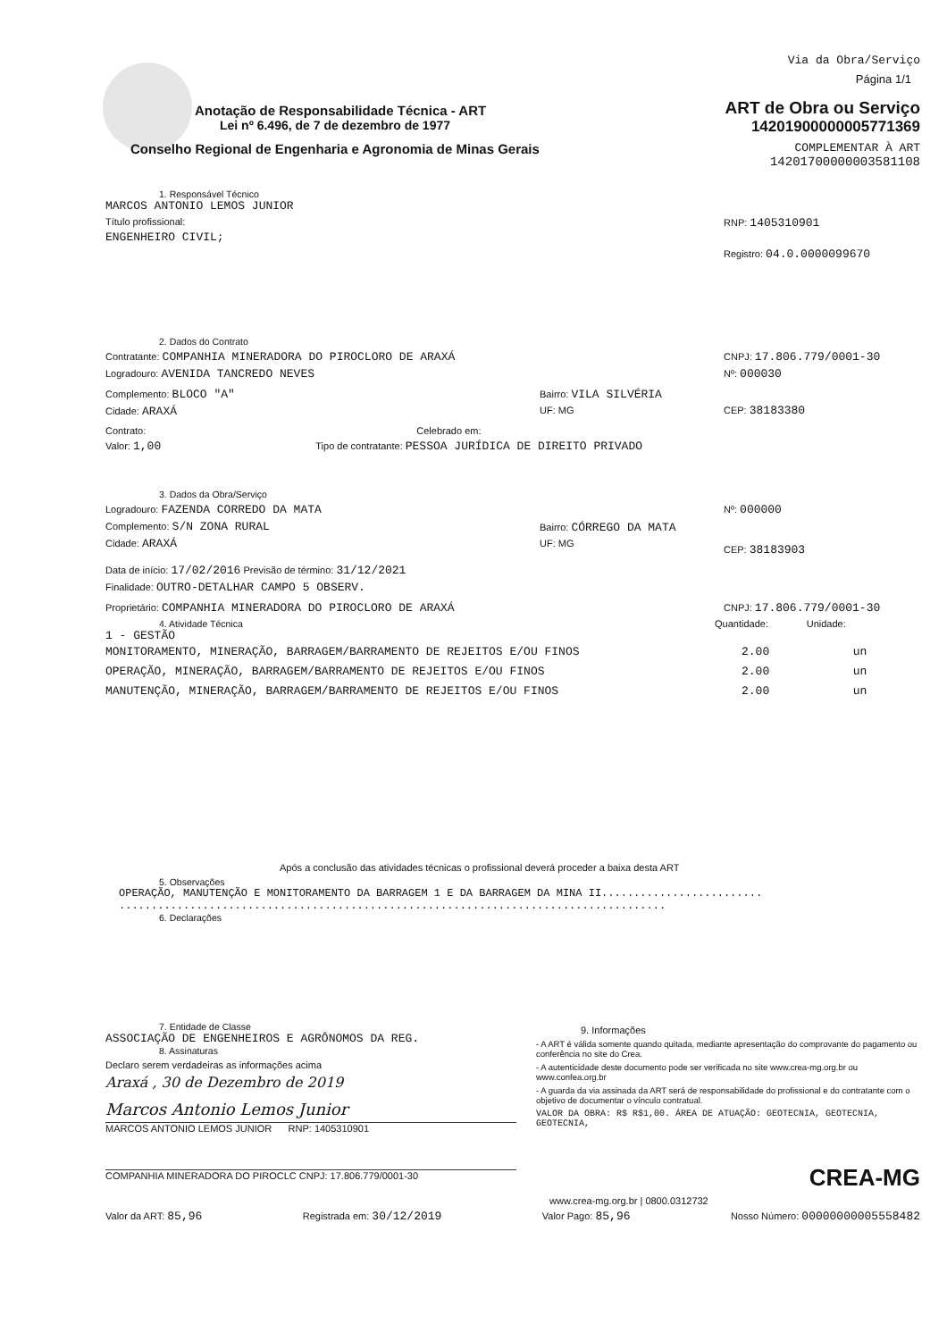Anotação de Responsabilidade Técnica - ART
Lei nº 6.496, de 7 de dezembro de 1977
Conselho Regional de Engenharia e Agronomia de Minas Gerais
Via da Obra/Serviço
Página 1/1
ART de Obra ou Serviço
14201900000005771369
COMPLEMENTAR À ART
14201700000003581108
1. Responsável Técnico
MARCOS ANTONIO LEMOS JUNIOR
Título profissional:
ENGENHEIRO CIVIL;
RNP: 1405310901
Registro: 04.0.0000099670
2. Dados do Contrato
Contratante: COMPANHIA MINERADORA DO PIROCLORO DE ARAXÁ
Logradouro: AVENIDA TANCREDO NEVES
CNPJ: 17.806.779/0001-30
Nº: 000030
Complemento: BLOCO "A"
Cidade: ARAXÁ
Bairro: VILA SILVÉRIA
UF: MG
CEP: 38183380
Contrato: Celebrado em:
Valor: 1,00 Tipo de contratante: PESSOA JURÍDICA DE DIREITO PRIVADO
3. Dados da Obra/Serviço
Logradouro: FAZENDA CORREDO DA MATA
Complemento: S/N ZONA RURAL
Cidade: ARAXÁ
Bairro: CÓRREGO DA MATA
UF: MG
Nº: 000000
CEP: 38183903
Data de início: 17/02/2016 Previsão de término: 31/12/2021
Finalidade: OUTRO-DETALHAR CAMPO 5 OBSERV.
Proprietário: COMPANHIA MINERADORA DO PIROCLORO DE ARAXÁ
CNPJ: 17.806.779/0001-30
4. Atividade Técnica
1 - GESTÃO
Quantidade: Unidade:
MONITORAMENTO, MINERAÇÃO, BARRAGEM/BARRAMENTO DE REJEITOS E/OU FINOS 2.00 un
OPERAÇÃO, MINERAÇÃO, BARRAGEM/BARRAMENTO DE REJEITOS E/OU FINOS 2.00 un
MANUTENÇÃO, MINERAÇÃO, BARRAGEM/BARRAMENTO DE REJEITOS E/OU FINOS 2.00 un
Após a conclusão das atividades técnicas o profissional deverá proceder a baixa desta ART
5. Observações
OPERAÇÃO, MANUTENÇÃO E MONITORAMENTO DA BARRAGEM 1 E DA BARRAGEM DA MINA II.........................
.....................................................................................
6. Declarações
7. Entidade de Classe
ASSOCIAÇÃO DE ENGENHEIROS E AGRÔNOMOS DA REG.
8. Assinaturas
Declaro serem verdadeiras as informações acima
Araxá , 30 de Dezembro de 2019
Marcos Antonio Lemos Junior
MARCOS ANTONIO LEMOS JUNIOR RNP: 1405310901
COMPANHIA MINERADORA DO PIROCLC CNPJ: 17.806.779/0001-30
9. Informações
- A ART é válida somente quando quitada, mediante apresentação do comprovante do pagamento ou conferência no site do Crea.
- A autenticidade deste documento pode ser verificada no site www.crea-mg.org.br ou www.confea.org.br
- A guarda da via assinada da ART será de responsabilidade do profissional e do contratante com o objetivo de documentar o vínculo contratual.
VALOR DA OBRA: R$ R$1,00. ÁREA DE ATUAÇÃO: GEOTECNIA, GEOTECNIA, GEOTECNIA,
CREA-MG
www.crea-mg.org.br | 0800.0312732
Valor da ART: 85,96 Registrada em: 30/12/2019 Valor Pago: 85,96 Nosso Número: 00000000005558482